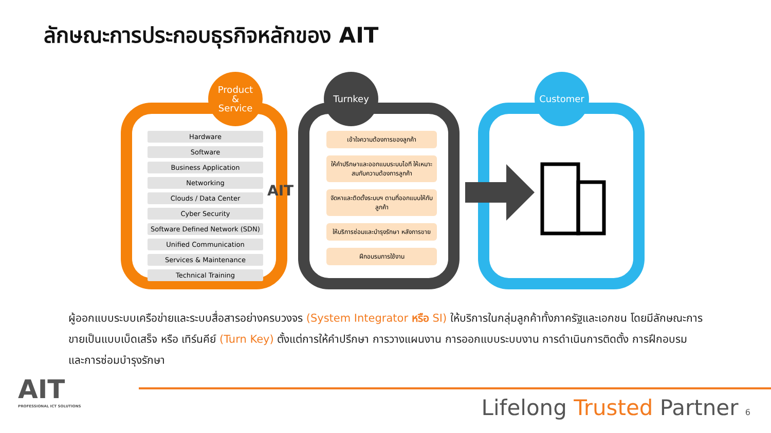ลักษณะการประกอบธุรกิจหลักของ AIT
Product
&
Service
Turnkey Customer
Hardware
Software
Business Application
Networking
Clouds / Data Center
Cyber Security
Software Defined Network (SDN)
Unified Communication
Services & Maintenance
Technical Training
AIT
เข้าใจความต้องการของลูกค้า
ให้คำปรึกษาและออกแบบระบบไอที ให้เหมาะสมกับความต้องการลูกค้า
จัดหาและติดตั้งระบบฯ ตามที่ออกแบบให้กับลูกค้า
ให้บริการซ่อมและบำรุงรักษา หลังการขาย
ฝึกอบรมการใช้งาน
ผู้ออกแบบระบบเครือข่ายและระบบสื่อสารอย่างครบวงจร (System Integrator หรือ SI) ให้บริการในกลุ่มลูกค้าทั้งภาครัฐและเอกชน โดยมีลักษณะการขายเป็นแบบเบ็ดเสร็จ หรือ เทิร์นคีย์ (Turn Key) ตั้งแต่การให้คำปรึกษา การวางแผนงาน การออกแบบระบบงาน การดำเนินการติดตั้ง การฝึกอบรม และการซ่อมบำรุงรักษา
AIT
PROFESSIONAL ICT SOLUTIONS
Lifelong Trusted Partner 6